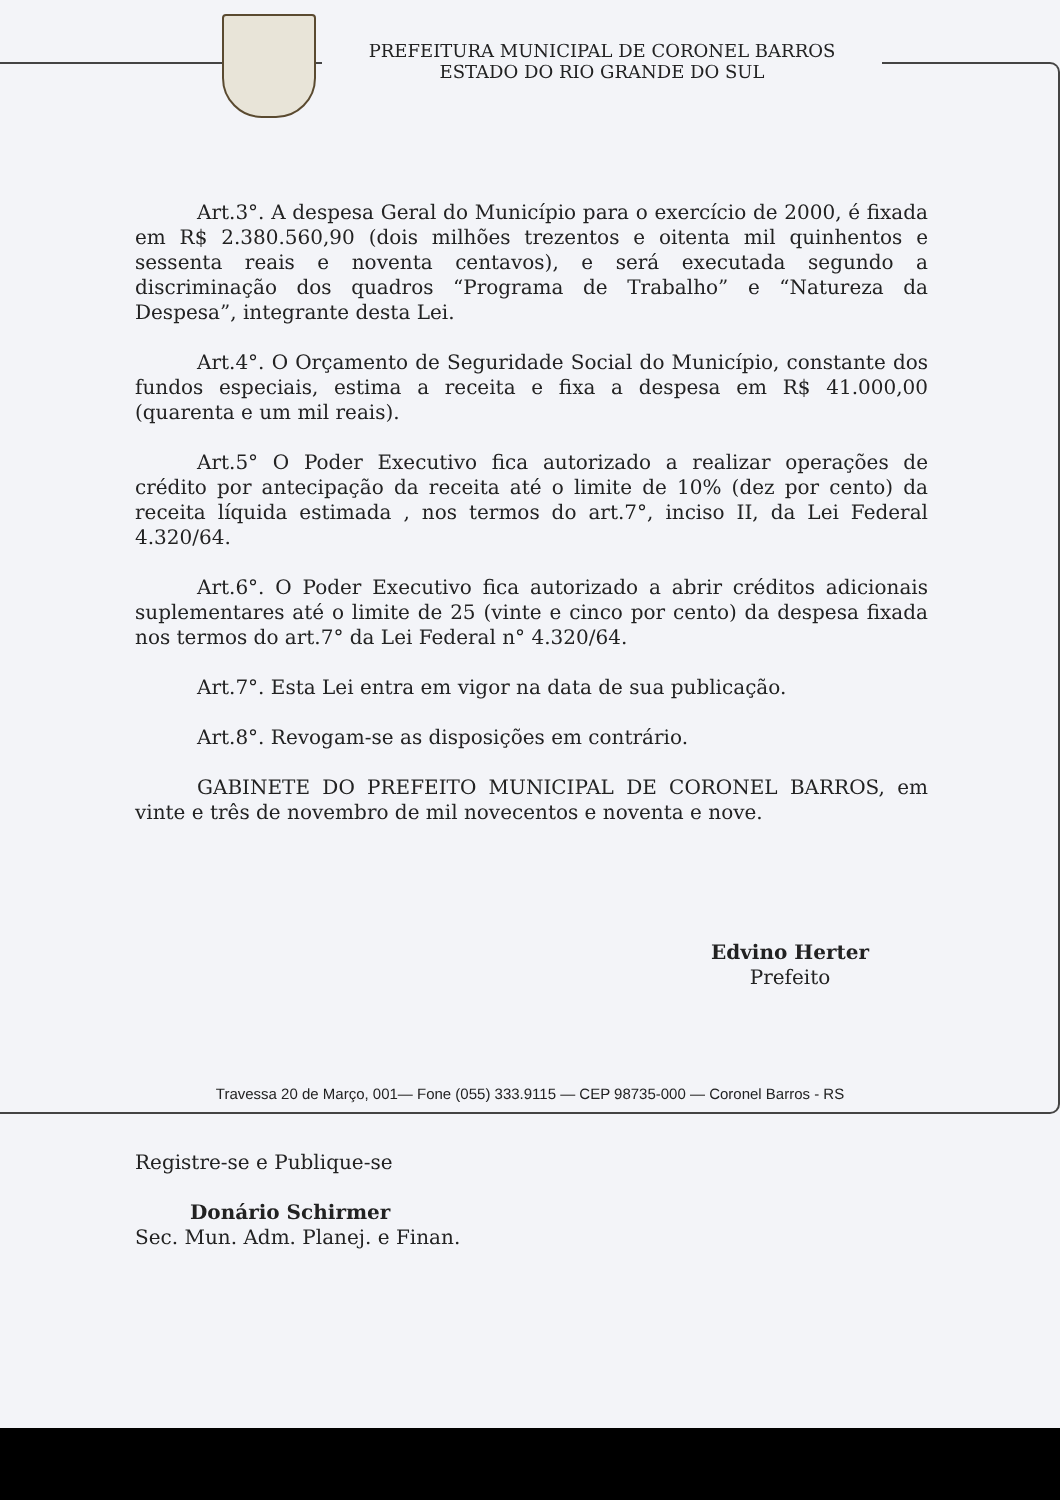PREFEITURA MUNICIPAL DE CORONEL BARROS
ESTADO DO RIO GRANDE DO SUL
Art.3°. A despesa Geral do Município para o exercício de 2000, é fixada em R$ 2.380.560,90 (dois milhões trezentos e oitenta mil quinhentos e sessenta reais e noventa centavos), e será executada segundo a discriminação dos quadros “Programa de Trabalho” e “Natureza da Despesa”, integrante desta Lei.
Art.4°. O Orçamento de Seguridade Social do Município, constante dos fundos especiais, estima a receita e fixa a despesa em R$ 41.000,00 (quarenta e um mil reais).
Art.5° O Poder Executivo fica autorizado a realizar operações de crédito por antecipação da receita até o limite de 10% (dez por cento) da receita líquida estimada , nos termos do art.7°, inciso II, da Lei Federal 4.320/64.
Art.6°. O Poder Executivo fica autorizado a abrir créditos adicionais suplementares até o limite de 25 (vinte e cinco por cento) da despesa fixada nos termos do art.7° da Lei Federal n° 4.320/64.
Art.7°. Esta Lei entra em vigor na data de sua publicação.
Art.8°. Revogam-se as disposições em contrário.
GABINETE DO PREFEITO MUNICIPAL DE CORONEL BARROS, em vinte e três de novembro de mil novecentos e noventa e nove.
Edvino Herter
Prefeito
Registre-se e Publique-se
Donário Schirmer
Sec. Mun. Adm. Planej. e Finan.
Travessa 20 de Março, 001— Fone (055) 333.9115 — CEP 98735-000 — Coronel Barros - RS